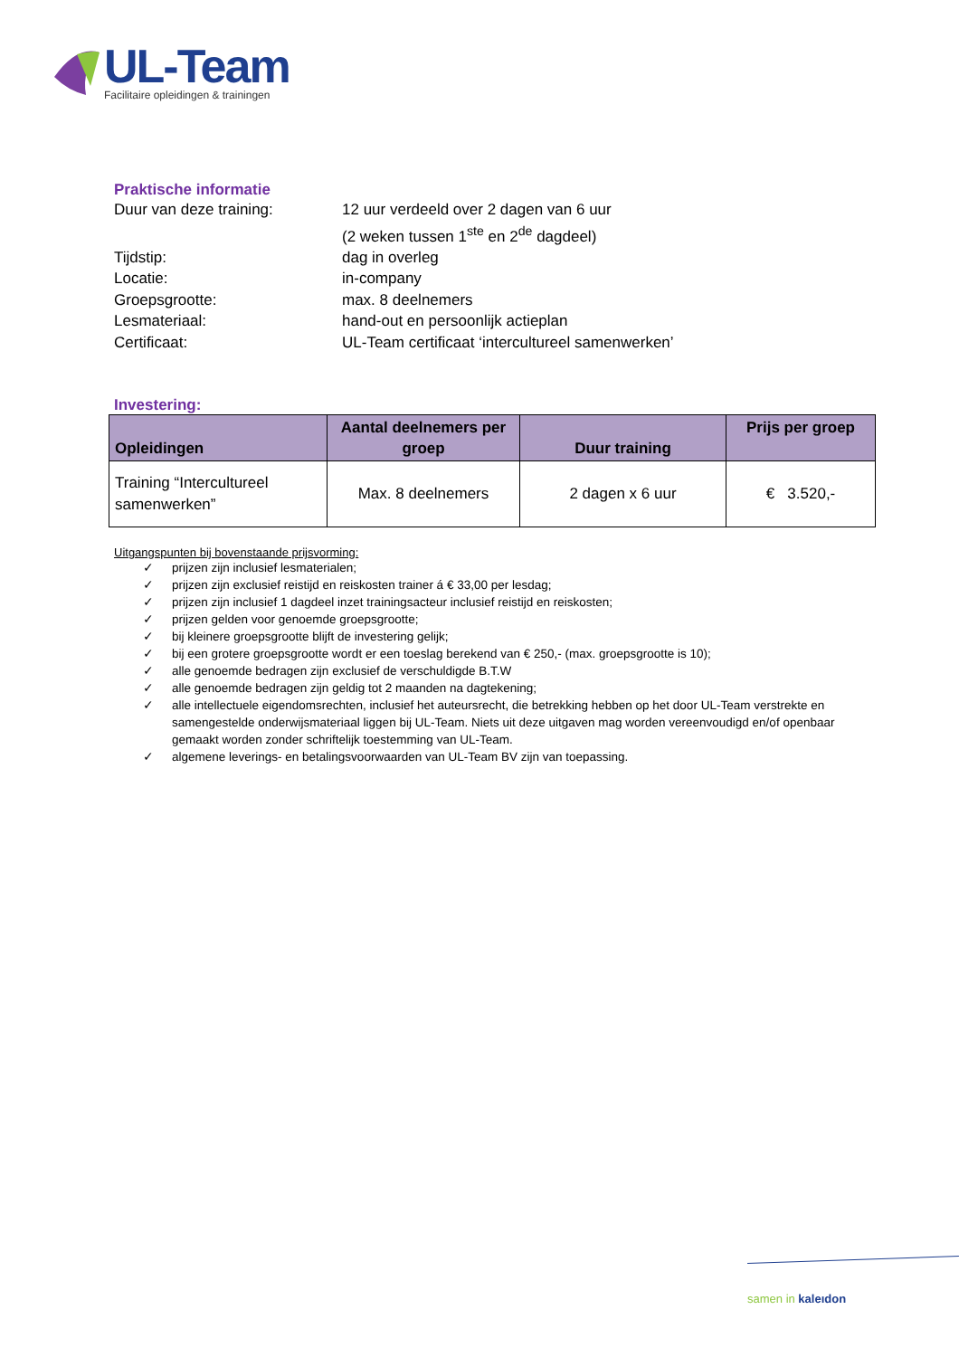UL-Team
Facilitaire opleidingen & trainingen
Praktische informatie
Duur van deze training:
12 uur verdeeld over 2 dagen van 6 uur
(2 weken tussen 1<sup>ste</sup> en 2<sup>de</sup> dagdeel)
Tijdstip:
dag in overleg
Locatie:
in-company
Groepsgrootte:
max. 8 deelnemers
Lesmateriaal:
hand-out en persoonlijk actieplan
Certificaat:
UL-Team certificaat ‘intercultureel samenwerken’
Investering:
| Opleidingen | Aantal deelnemers per groep | Duur training | Prijs per groep |
| --- | --- | --- | --- |
| Training “Intercultureel samenwerken” | Max. 8 deelnemers | 2 dagen x 6 uur | € 3.520,- |
Uitgangspunten bij bovenstaande prijsvorming:
✓ prijzen zijn inclusief lesmaterialen;
✓ prijzen zijn exclusief reistijd en reiskosten trainer á € 33,00 per lesdag;
✓ prijzen zijn inclusief 1 dagdeel inzet trainingsacteur inclusief reistijd en reiskosten;
✓ prijzen gelden voor genoemde groepsgrootte;
✓ bij kleinere groepsgrootte blijft de investering gelijk;
✓ bij een grotere groepsgrootte wordt er een toeslag berekend van € 250,- (max. groepsgrootte is 10);
✓ alle genoemde bedragen zijn exclusief de verschuldigde B.T.W
✓ alle genoemde bedragen zijn geldig tot 2 maanden na dagtekening;
✓ alle intellectuele eigendomsrechten, inclusief het auteursrecht, die betrekking hebben op het door UL-Team verstrekte en samengestelde onderwijsmateriaal liggen bij UL-Team. Niets uit deze uitgaven mag worden vereenvoudigd en/of openbaar gemaakt worden zonder schriftelijk toestemming van UL-Team.
✓ algemene leverings- en betalingsvoorwaarden van UL-Team BV zijn van toepassing.
samen in kaleıdon